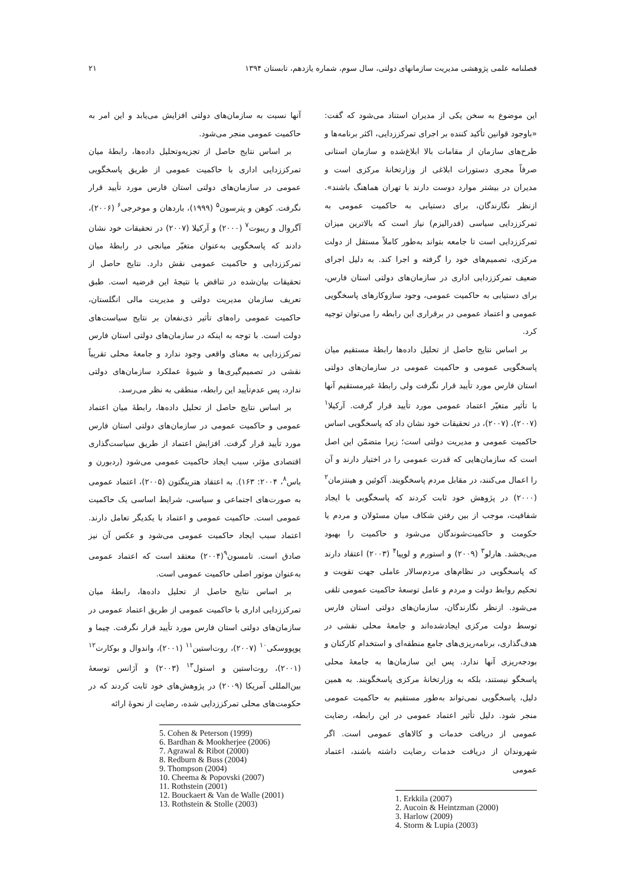فصلنامه علمی پژوهشی مدیریت سازمانهای دولتی، سال سوم، شماره یازدهم، تابستان ۱۳۹۴ ۲۱
این موضوع به سخن یکی از مدیران استناد می‌شود که گفت: «باوجود قوانین تأکید کننده بر اجرای تمرکززدایی، اکثر برنامه‌ها و طرح‌های سازمان از مقامات بالا ابلاغ‌شده و سازمان استانی صرفاً مجری دستورات ابلاغی از وزارتخانهٔ مرکزی است و مدیران در بیشتر موارد دوست دارند با تهران هماهنگ باشند». ازنظر نگارندگان، برای دستیابی به حاکمیت عمومی به تمرکززدایی سیاسی (فدرالیزم) نیاز است که بالاترین میزان تمرکززدایی است تا جامعه بتواند به‌طور کاملاً مستقل از دولت مرکزی، تصمیم‌های خود را گرفته و اجرا کند. به دلیل اجرای ضعیف تمرکززدایی اداری در سازمان‌های دولتی استان فارس، برای دستیابی به حاکمیت عمومی، وجود سازوکارهای پاسخگویی عمومی و اعتماد عمومی در برقراری این رابطه را می‌توان توجیه کرد.
بر اساس نتایج حاصل از تحلیل داده‌ها رابطهٔ مستقیم میان پاسخگویی عمومی و حاکمیت عمومی در سازمان‌های دولتی استان فارس مورد تأیید قرار نگرفت ولی رابطهٔ غیرمستقیم آنها با تأثیر متغیّر اعتماد عمومی مورد تأیید قرار گرفت. آرکیلا<sup>۱</sup> (۲۰۰۷)، (۲۰۰۷)، در تحقیقات خود نشان داد که پاسخگویی اساس حاکمیت عمومی و مدیریت دولتی است؛ زیرا متضمّن این اصل است که سازمان‌هایی که قدرت عمومی را در اختیار دارند و آن را اعمال می‌کنند، در مقابل مردم پاسخگویند. آکوئین و هینتزمان<sup>۲</sup> (۲۰۰۰) در پژوهش خود ثابت کردند که پاسخگویی با ایجاد شفافیت، موجب از بین رفتن شکاف میان مسئولان و مردم یا حکومت و حاکمیت‌شوندگان می‌شود و حاکمیت را بهبود می‌بخشد. هارلو<sup>۳</sup> (۲۰۰۹) و استورم و لوپیا<sup>۴</sup> (۲۰۰۳) اعتقاد دارند که پاسخگویی در نظام‌های مردم‌سالار عاملی جهت تقویت و تحکیم روابط دولت و مردم و عامل توسعهٔ حاکمیت عمومی تلقی می‌شود. ازنظر نگارندگان، سازمان‌های دولتی استان فارس توسط دولت مرکزی ایجادشده‌اند و جامعهٔ محلی نقشی در هدف‌گذاری، برنامه‌ریزی‌های جامع منطقه‌ای و استخدام کارکنان و بودجه‌ریزی آنها ندارد. پس این سازمان‌ها به جامعهٔ محلی پاسخگو نیستند، بلکه به وزارتخانهٔ مرکزی پاسخگویند. به همین دلیل، پاسخگویی نمی‌تواند به‌طور مستقیم به حاکمیت عمومی منجر شود. دلیل تأثیر اعتماد عمومی در این رابطه، رضایت عمومی از دریافت خدمات و کالاهای عمومی است. اگر شهروندان از دریافت خدمات رضایت داشته باشند، اعتماد عمومی
1. Erkkila (2007)
2. Aucoin & Heintzman (2000)
3. Harlow (2009)
4. Storm & Lupia (2003)
آنها نسبت به سازمان‌های دولتی افزایش می‌یابد و این امر به حاکمیت عمومی منجر می‌شود.
بر اساس نتایج حاصل از تجزیه‌وتحلیل داده‌ها، رابطهٔ میان تمرکززدایی اداری با حاکمیت عمومی از طریق پاسخگویی عمومی در سازمان‌های دولتی استان فارس مورد تأیید قرار نگرفت. کوهن و پترسون<sup>۵</sup> (۱۹۹۹)، باردهان و موخرجی<sup>۶</sup> (۲۰۰۶)، آگروال و ریبوت<sup>۷</sup> (۲۰۰۰) و آرکیلا (۲۰۰۷) در تحقیقات خود نشان دادند که پاسخگویی به‌عنوان متغیّر میانجی در رابطهٔ میان تمرکززدایی و حاکمیت عمومی نقش دارد. نتایج حاصل از تحقیقات بیان‌شده در تناقض با نتیجهٔ این فرضیه است. طبق تعریف سازمان مدیریت دولتی و مدیریت مالی انگلستان، حاکمیت عمومی راه‌های تأثیر ذی‌نفعان بر نتایج سیاست‌های دولت است. با توجه به اینکه در سازمان‌های دولتی استان فارس تمرکززدایی به معنای واقعی وجود ندارد و جامعهٔ محلی تقریباً نقشی در تصمیم‌گیری‌ها و شیوهٔ عملکرد سازمان‌های دولتی ندارد، پس عدم‌تأیید این رابطه، منطقی به نظر می‌رسد.
بر اساس نتایج حاصل از تحلیل داده‌ها، رابطهٔ میان اعتماد عمومی و حاکمیت عمومی در سازمان‌های دولتی استان فارس مورد تأیید قرار گرفت. افزایش اعتماد از طریق سیاست‌گذاری اقتصادی مؤثر، سبب ایجاد حاکمیت عمومی می‌شود (ردبورن و باس<sup>۸</sup>، ۲۰۰۴: ۱۶۳). به اعتقاد هترینگتون (۲۰۰۵)، اعتماد عمومی به صورت‌های اجتماعی و سیاسی، شرایط اساسی یک حاکمیت عمومی است. حاکمیت عمومی و اعتماد با یکدیگر تعامل دارند. اعتماد سبب ایجاد حاکمیت عمومی می‌شود و عکس آن نیز صادق است. تامسون<sup>۹</sup>(۲۰۰۴) معتقد است که اعتماد عمومی به‌عنوان موتور اصلی حاکمیت عمومی است.
بر اساس نتایج حاصل از تحلیل داده‌ها، رابطهٔ میان تمرکززدایی اداری با حاکمیت عمومی از طریق اعتماد عمومی در سازمان‌های دولتی استان فارس مورد تأیید قرار نگرفت. چیما و پوپووسکی<sup>۱۰</sup> (۲۰۰۷)، روت‌استین<sup>۱۱</sup> (۲۰۰۱)، واندوال و بوکارت<sup>۱۲</sup> (۲۰۰۱)، روت‌استین و استول<sup>۱۳</sup> (۲۰۰۳) و آژانس توسعهٔ بین‌المللی آمریکا (۲۰۰۹) در پژوهش‌های خود ثابت کردند که در حکومت‌های محلی تمرکززدایی شده، رضایت از نحوهٔ ارائه
5. Cohen & Peterson (1999)
6. Bardhan & Mookherjee (2006)
7. Agrawal & Ribot (2000)
8. Redburn & Buss (2004)
9. Thompson (2004)
10. Cheema & Popovski (2007)
11. Rothstein (2001)
12. Bouckaert & Van de Walle (2001)
13. Rothstein & Stolle (2003)